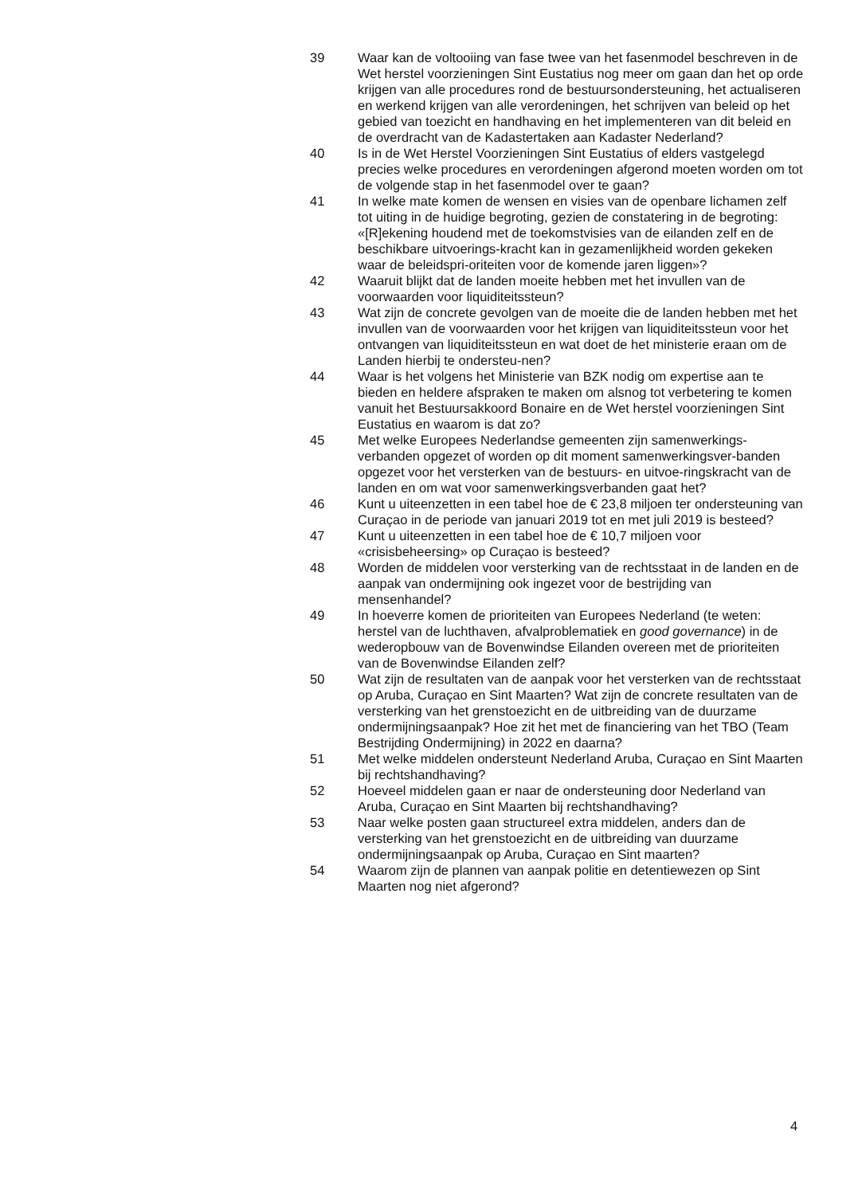39 Waar kan de voltooiing van fase twee van het fasenmodel beschreven in de Wet herstel voorzieningen Sint Eustatius nog meer om gaan dan het op orde krijgen van alle procedures rond de bestuursondersteuning, het actualiseren en werkend krijgen van alle verordeningen, het schrijven van beleid op het gebied van toezicht en handhaving en het implementeren van dit beleid en de overdracht van de Kadastertaken aan Kadaster Nederland?
40 Is in de Wet Herstel Voorzieningen Sint Eustatius of elders vastgelegd precies welke procedures en verordeningen afgerond moeten worden om tot de volgende stap in het fasenmodel over te gaan?
41 In welke mate komen de wensen en visies van de openbare lichamen zelf tot uiting in de huidige begroting, gezien de constatering in de begroting: «[R]ekening houdend met de toekomstvisies van de eilanden zelf en de beschikbare uitvoerings-kracht kan in gezamenlijkheid worden gekeken waar de beleidspri-oriteiten voor de komende jaren liggen»?
42 Waaruit blijkt dat de landen moeite hebben met het invullen van de voorwaarden voor liquiditeitssteun?
43 Wat zijn de concrete gevolgen van de moeite die de landen hebben met het invullen van de voorwaarden voor het krijgen van liquiditeitssteun voor het ontvangen van liquiditeitssteun en wat doet de het ministerie eraan om de Landen hierbij te ondersteu-nen?
44 Waar is het volgens het Ministerie van BZK nodig om expertise aan te bieden en heldere afspraken te maken om alsnog tot verbetering te komen vanuit het Bestuursakkoord Bonaire en de Wet herstel voorzieningen Sint Eustatius en waarom is dat zo?
45 Met welke Europees Nederlandse gemeenten zijn samenwerkings-verbanden opgezet of worden op dit moment samenwerkingsver-banden opgezet voor het versterken van de bestuurs- en uitvoe-ringskracht van de landen en om wat voor samenwerkingsverbanden gaat het?
46 Kunt u uiteenzetten in een tabel hoe de € 23,8 miljoen ter ondersteuning van Curaçao in de periode van januari 2019 tot en met juli 2019 is besteed?
47 Kunt u uiteenzetten in een tabel hoe de € 10,7 miljoen voor «crisisbeheersing» op Curaçao is besteed?
48 Worden de middelen voor versterking van de rechtsstaat in de landen en de aanpak van ondermijning ook ingezet voor de bestrijding van mensenhandel?
49 In hoeverre komen de prioriteiten van Europees Nederland (te weten: herstel van de luchthaven, afvalproblematiek en good governance) in de wederopbouw van de Bovenwindse Eilanden overeen met de prioriteiten van de Bovenwindse Eilanden zelf?
50 Wat zijn de resultaten van de aanpak voor het versterken van de rechtsstaat op Aruba, Curaçao en Sint Maarten? Wat zijn de concrete resultaten van de versterking van het grenstoezicht en de uitbreiding van de duurzame ondermijningsaanpak? Hoe zit het met de financiering van het TBO (Team Bestrijding Ondermijning) in 2022 en daarna?
51 Met welke middelen ondersteunt Nederland Aruba, Curaçao en Sint Maarten bij rechtshandhaving?
52 Hoeveel middelen gaan er naar de ondersteuning door Nederland van Aruba, Curaçao en Sint Maarten bij rechtshandhaving?
53 Naar welke posten gaan structureel extra middelen, anders dan de versterking van het grenstoezicht en de uitbreiding van duurzame ondermijningsaanpak op Aruba, Curaçao en Sint maarten?
54 Waarom zijn de plannen van aanpak politie en detentiewezen op Sint Maarten nog niet afgerond?
4